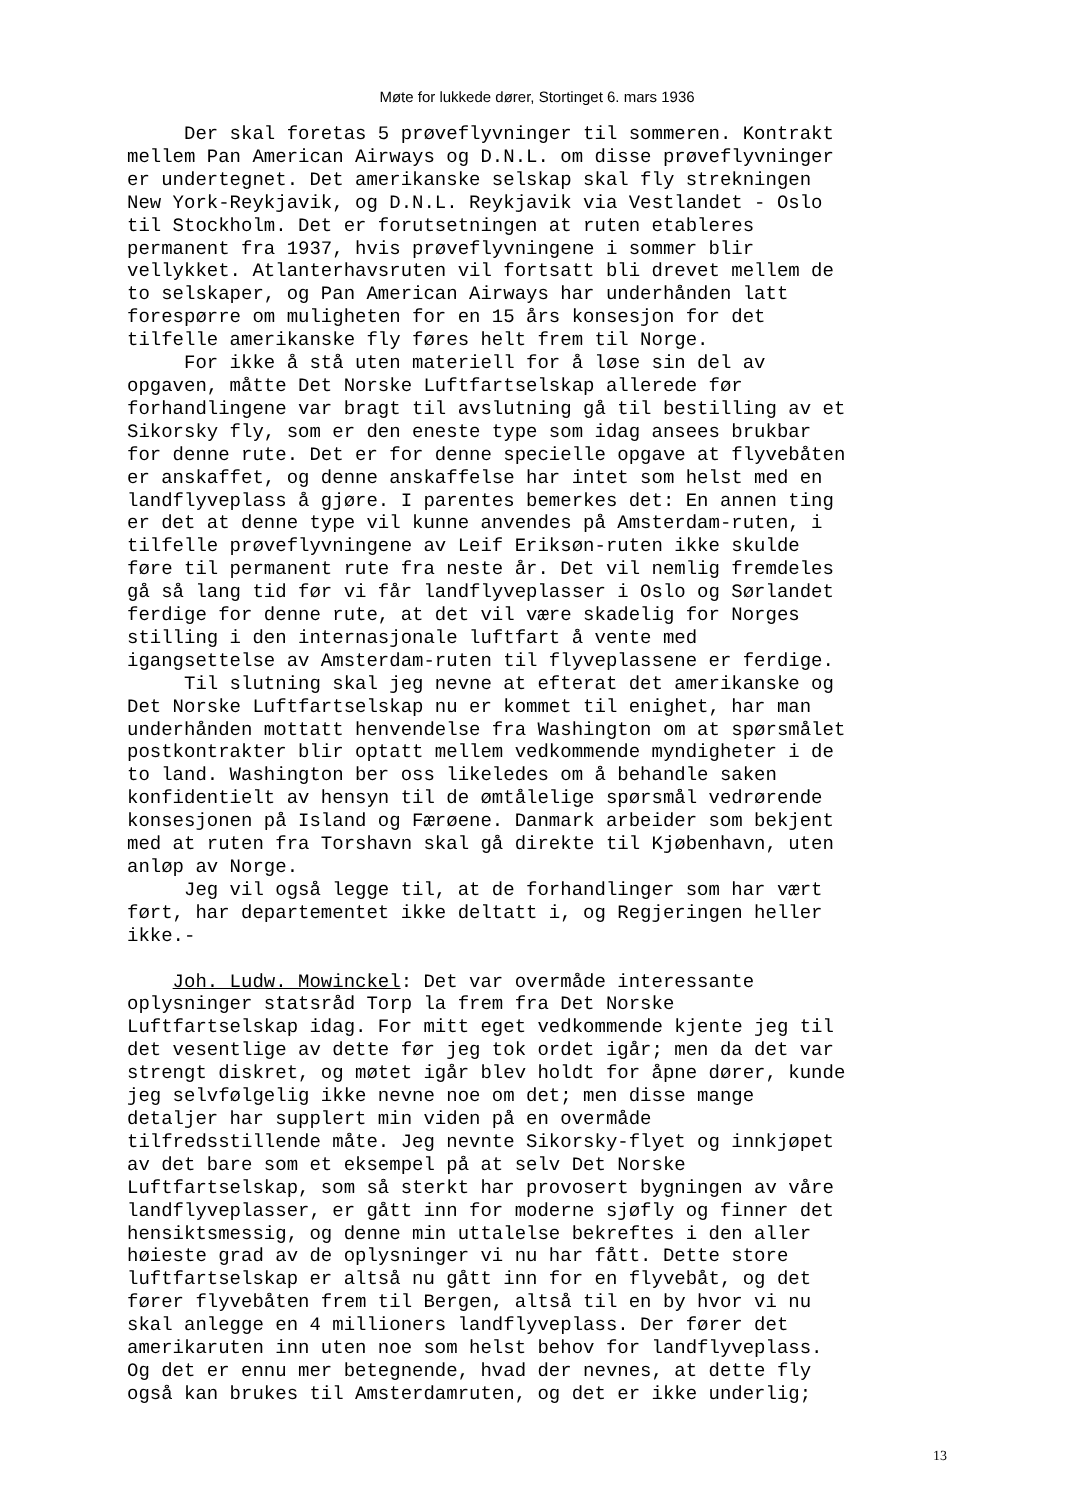Møte for lukkede dører, Stortinget 6. mars 1936
Der skal foretas 5 prøveflyvninger til sommeren. Kontrakt mellem Pan American Airways og D.N.L. om disse prøveflyvninger er undertegnet. Det amerikanske selskap skal fly strekningen New York-Reykjavik, og D.N.L. Reykjavik via Vestlandet - Oslo til Stockholm. Det er forutsetningen at ruten etableres permanent fra 1937, hvis prøveflyvningene i sommer blir vellykket. Atlanterhavsruten vil fortsatt bli drevet mellem de to selskaper, og Pan American Airways har underhånden latt forespørre om muligheten for en 15 års konsesjon for det tilfelle amerikanske fly føres helt frem til Norge. For ikke å stå uten materiell for å løse sin del av opgaven, måtte Det Norske Luftfartselskap allerede før forhandlingene var bragt til avslutning gå til bestilling av et Sikorsky fly, som er den eneste type som idag ansees brukbar for denne rute. Det er for denne specielle opgave at flyvebåten er anskaffet, og denne anskaffelse har intet som helst med en landflyveplass å gjøre. I parentes bemerkes det: En annen ting er det at denne type vil kunne anvendes på Amsterdam-ruten, i tilfelle prøveflyvningene av Leif Eriksøn-ruten ikke skulde føre til permanent rute fra neste år. Det vil nemlig fremdeles gå så lang tid før vi får landflyveplasser i Oslo og Sørlandet ferdige for denne rute, at det vil være skadelig for Norges stilling i den internasjonale luftfart å vente med igangsettelse av Amsterdam-ruten til flyveplassene er ferdige. Til slutning skal jeg nevne at efterat det amerikanske og Det Norske Luftfartselskap nu er kommet til enighet, har man underhånden mottatt henvendelse fra Washington om at spørsmålet postkontrakter blir optatt mellem vedkommende myndigheter i de to land. Washington ber oss likeledes om å behandle saken konfidentielt av hensyn til de ømtålelige spørsmål vedrørende konsesjonen på Island og Færøene. Danmark arbeider som bekjent med at ruten fra Torshavn skal gå direkte til Kjøbenhavn, uten anløp av Norge. Jeg vil også legge til, at de forhandlinger som har vært ført, har departementet ikke deltatt i, og Regjeringen heller ikke.- Joh. Ludw. Mowinckel: Det var overmåde interessante oplysninger statsråd Torp la frem fra Det Norske Luftfartselskap idag. For mitt eget vedkommende kjente jeg til det vesentlige av dette før jeg tok ordet igår; men da det var strengt diskret, og møtet igår blev holdt for åpne dører, kunde jeg selvfølgelig ikke nevne noe om det; men disse mange detaljer har supplert min viden på en overmåde tilfredsstillende måte. Jeg nevnte Sikorsky-flyet og innkjøpet av det bare som et eksempel på at selv Det Norske Luftfartselskap, som så sterkt har provosert bygningen av våre landflyveplasser, er gått inn for moderne sjøfly og finner det hensiktsmessig, og denne min uttalelse bekreftes i den aller høieste grad av de oplysninger vi nu har fått. Dette store luftfartselskap er altså nu gått inn for en flyvebåt, og det fører flyvebåten frem til Bergen, altså til en by hvor vi nu skal anlegge en 4 millioners landflyveplass. Der fører det amerikaruten inn uten noe som helst behov for landflyveplass. Og det er ennu mer betegnende, hvad der nevnes, at dette fly også kan brukes til Amsterdamruten, og det er ikke underlig;
13